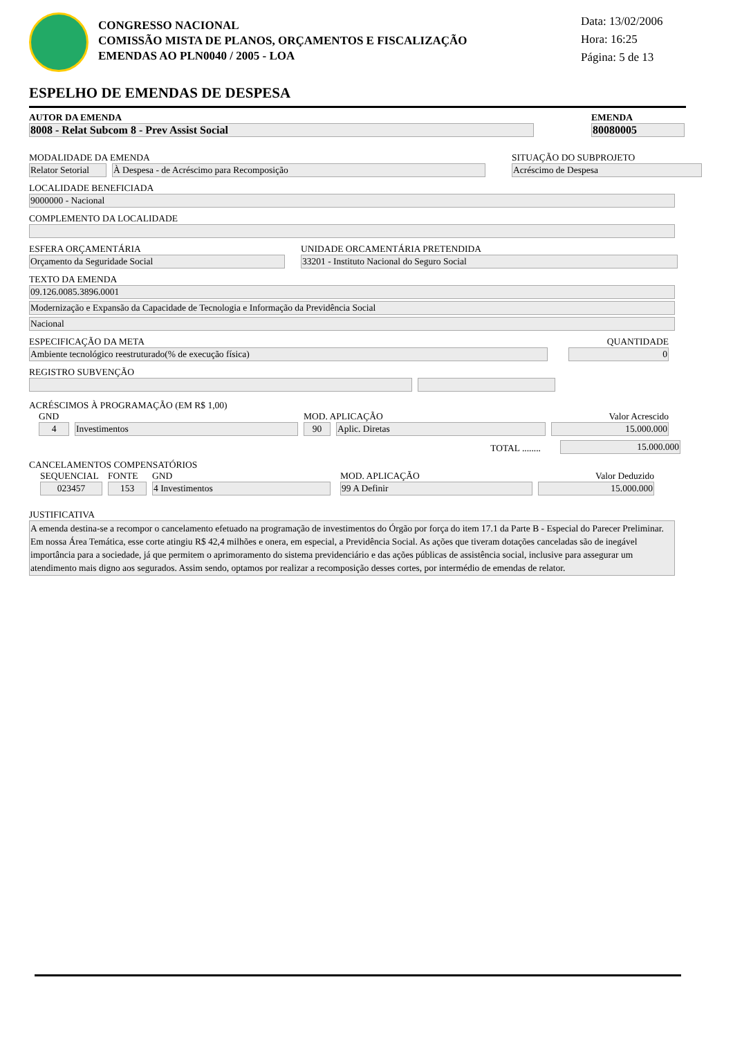CONGRESSO NACIONAL
COMISSÃO MISTA DE PLANOS, ORÇAMENTOS E FISCALIZAÇÃO
EMENDAS AO PLN0040 / 2005 - LOA
Data: 13/02/2006
Hora: 16:25
Página: 5 de 13
ESPELHO DE EMENDAS DE DESPESA
AUTOR DA EMENDA
8008 - Relat Subcom 8 - Prev Assist Social
EMENDA
80080005
MODALIDADE DA EMENDA
Relator Setorial
À Despesa - de Acréscimo para Recomposição
SITUAÇÃO DO SUBPROJETO
Acréscimo de Despesa
LOCALIDADE BENEFICIADA
9000000 - Nacional
COMPLEMENTO DA LOCALIDADE
ESFERA ORÇAMENTÁRIA
Orçamento da Seguridade Social
UNIDADE ORCAMENTÁRIA PRETENDIDA
33201 - Instituto Nacional do Seguro Social
TEXTO DA EMENDA
09.126.0085.3896.0001
Modernização e Expansão da Capacidade de Tecnologia e Informação da Previdência Social
Nacional
ESPECIFICAÇÃO DA META
Ambiente tecnológico reestruturado(% de execução física)
QUANTIDADE
0
REGISTRO SUBVENÇÃO
ACRÉSCIMOS À PROGRAMAÇÃO (EM R$ 1,00)
GND
4
Investimentos
MOD. APLICAÇÃO
90
Aplic. Diretas
Valor Acrescido
15.000.000
TOTAL ........
15.000.000
CANCELAMENTOS COMPENSATÓRIOS
SEQUENCIAL
023457
FONTE
153
GND
4 Investimentos
MOD. APLICAÇÃO
99 A Definir
Valor Deduzido
15.000.000
JUSTIFICATIVA
A emenda destina-se a recompor o cancelamento efetuado na programação de investimentos do Órgão por força do item 17.1 da Parte B - Especial do Parecer Preliminar. Em nossa Área Temática, esse corte atingiu R$ 42,4 milhões e onera, em especial, a Previdência Social. As ações que tiveram dotações canceladas são de inegável importância para a sociedade, já que permitem o aprimoramento do sistema previdenciário e das ações públicas de assistência social, inclusive para assegurar um atendimento mais digno aos segurados. Assim sendo, optamos por realizar a recomposição desses cortes, por intermédio de emendas de relator.